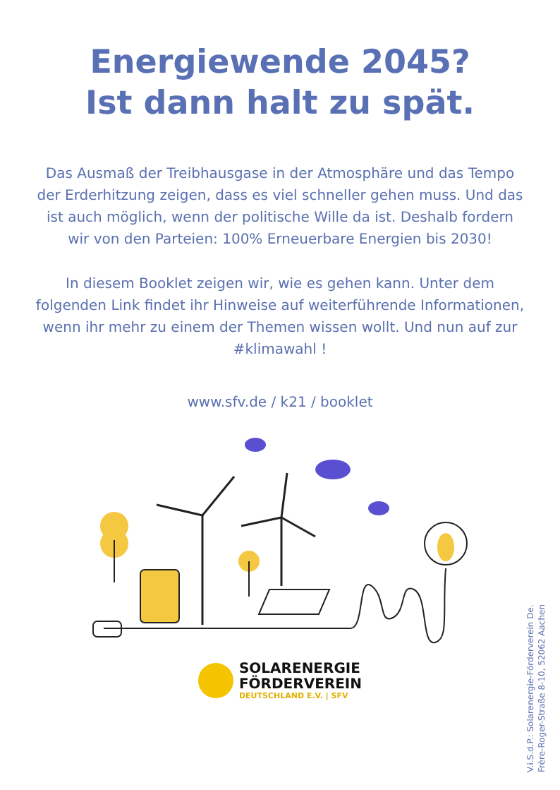Energiewende 2045?
Ist dann halt zu spät.
Das Ausmaß der Treibhausgase in der Atmosphäre und das Tempo der Erderhitzung zeigen, dass es viel schneller gehen muss. Und das ist auch möglich, wenn der politische Wille da ist. Deshalb fordern wir von den Parteien: 100% Erneuerbare Energien bis 2030!
In diesem Booklet zeigen wir, wie es gehen kann. Un­ter dem folgenden Link findet ihr Hinweise auf weiter­führende Informationen, wenn ihr mehr zu einem der Themen wissen wollt. Und nun auf zur #klimawahl !
www.sfv.de / k21 / booklet
SOLARENERGIE
FÖRDERVEREIN
DEUTSCHLAND E.V. | SFV
V.i.S.d.P.: Solarenergie-Förderverein De.
Frère-Roger-Straße 8-10, 52062 Aachen